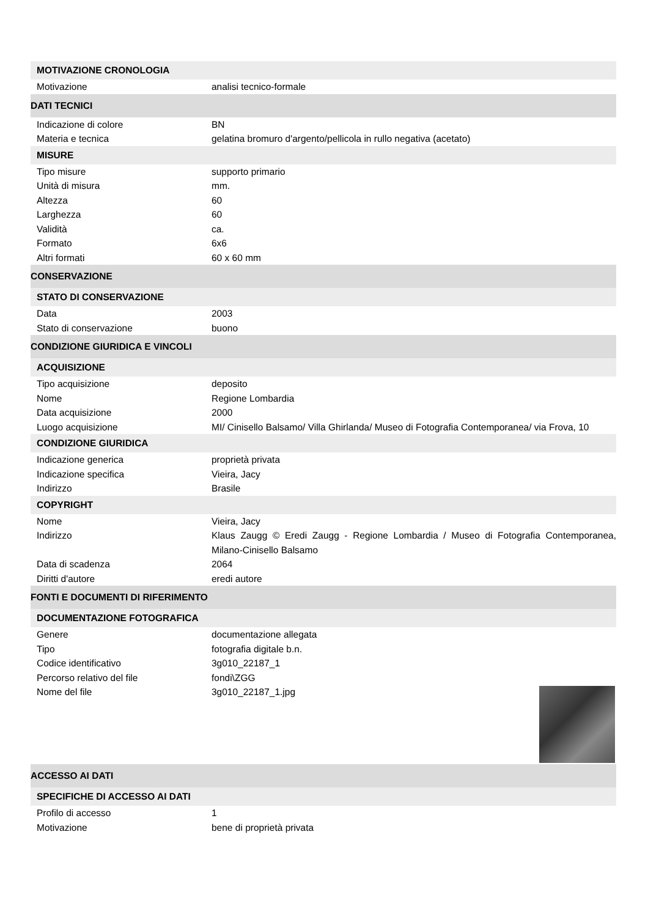| MOTIVAZIONE CRONOLOGIA | |
| Motivazione | analisi tecnico-formale |
| DATI TECNICI | |
| Indicazione di colore | BN |
| Materia e tecnica | gelatina bromuro d'argento/pellicola in rullo negativa (acetato) |
| MISURE | |
| Tipo misure | supporto primario |
| Unità di misura | mm. |
| Altezza | 60 |
| Larghezza | 60 |
| Validità | ca. |
| Formato | 6x6 |
| Altri formati | 60 x 60 mm |
| CONSERVAZIONE | |
| STATO DI CONSERVAZIONE | |
| Data | 2003 |
| Stato di conservazione | buono |
| CONDIZIONE GIURIDICA E VINCOLI | |
| ACQUISIZIONE | |
| Tipo acquisizione | deposito |
| Nome | Regione Lombardia |
| Data acquisizione | 2000 |
| Luogo acquisizione | MI/ Cinisello Balsamo/ Villa Ghirlanda/ Museo di Fotografia Contemporanea/ via Frova, 10 |
| CONDIZIONE GIURIDICA | |
| Indicazione generica | proprietà privata |
| Indicazione specifica | Vieira, Jacy |
| Indirizzo | Brasile |
| COPYRIGHT | |
| Nome | Vieira, Jacy |
| Indirizzo | Klaus Zaugg © Eredi Zaugg - Regione Lombardia / Museo di Fotografia Contemporanea, Milano-Cinisello Balsamo |
| Data di scadenza | 2064 |
| Diritti d'autore | eredi autore |
| FONTI E DOCUMENTI DI RIFERIMENTO | |
| DOCUMENTAZIONE FOTOGRAFICA | |
| Genere | documentazione allegata |
| Tipo | fotografia digitale b.n. |
| Codice identificativo | 3g010_22187_1 |
| Percorso relativo del file | fondi\ZGG |
| Nome del file | 3g010_22187_1.jpg |
| ACCESSO AI DATI | |
| SPECIFICHE DI ACCESSO AI DATI | |
| Profilo di accesso | 1 |
| Motivazione | bene di proprietà privata |